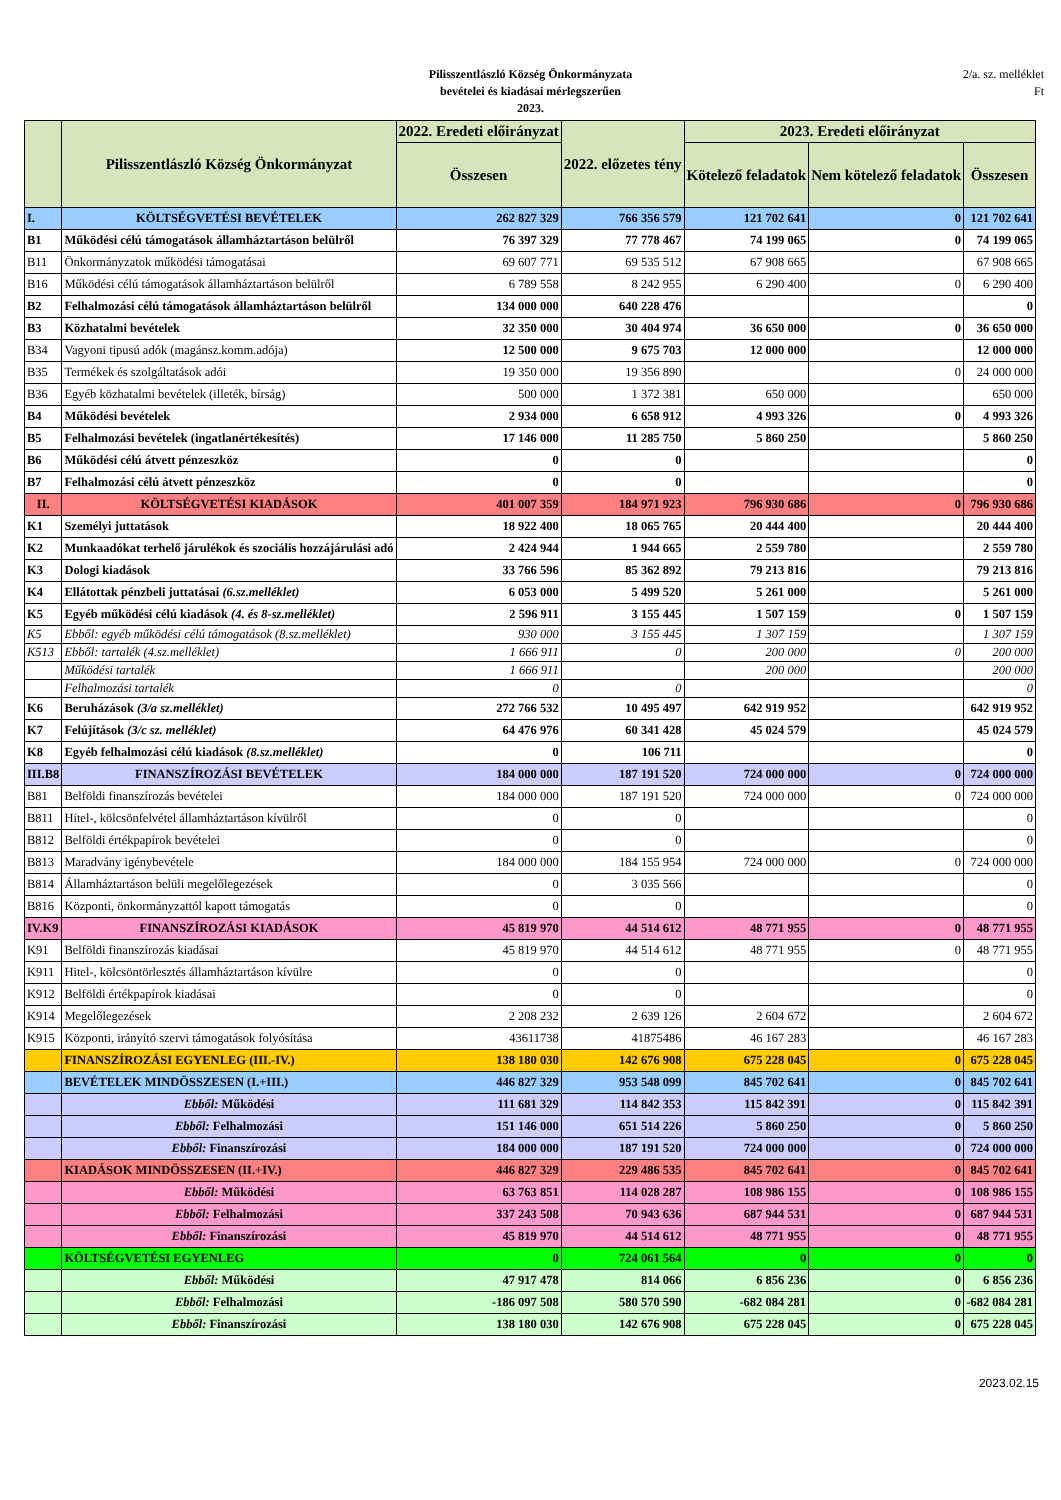Pilisszentlászló Község Önkormányzata
bevételei és kiadásai mérlegszerűen
2023.
2/a. sz. melléklet
Ft
| | Pilisszentlászló Község Önkormányzat | 2022. Eredeti előirányzat | 2022. előzetes tény | 2023. Eredeti előirányzat | | |
| --- | --- | --- | --- | --- | --- | --- |
| | | Összesen | | Kötelező feladatok | Nem kötelező feladatok | Összesen |
| I. | KÖLTSÉGVETÉSI BEVÉTELEK | 262 827 329 | 766 356 579 | 121 702 641 | 0 | 121 702 641 |
| B1 | Működési célú támogatások államháztartáson belülről | 76 397 329 | 77 778 467 | 74 199 065 | 0 | 74 199 065 |
| B11 | Önkormányzatok működési támogatásai | 69 607 771 | 69 535 512 | 67 908 665 | | 67 908 665 |
| B16 | Működési célú támogatások államháztartáson belülről | 6 789 558 | 8 242 955 | 6 290 400 | 0 | 6 290 400 |
| B2 | Felhalmozási célú támogatások államháztartáson belülről | 134 000 000 | 640 228 476 | | | 0 |
| B3 | Közhatalmi bevételek | 32 350 000 | 30 404 974 | 36 650 000 | 0 | 36 650 000 |
| B34 | Vagyoni tipusú adók (magánsz.komm.adója) | 12 500 000 | 9 675 703 | 12 000 000 | | 12 000 000 |
| B35 | Termékek és szolgáltatások adói | 19 350 000 | 19 356 890 | | 0 | 24 000 000 |
| B36 | Egyéb közhatalmi bevételek (illeték, bírság) | 500 000 | 1 372 381 | 650 000 | | 650 000 |
| B4 | Működési bevételek | 2 934 000 | 6 658 912 | 4 993 326 | 0 | 4 993 326 |
| B5 | Felhalmozási bevételek (ingatlanértékesítés) | 17 146 000 | 11 285 750 | 5 860 250 | | 5 860 250 |
| B6 | Működési célú átvett pénzeszköz | 0 | 0 | | | 0 |
| B7 | Felhalmozási célú átvett pénzeszköz | 0 | 0 | | | 0 |
| II. | KÖLTSÉGVETÉSI KIADÁSOK | 401 007 359 | 184 971 923 | 796 930 686 | 0 | 796 930 686 |
| K1 | Személyi juttatások | 18 922 400 | 18 065 765 | 20 444 400 | | 20 444 400 |
| K2 | Munkaadókat terhelő járulékok és szociális hozzájárulási adó | 2 424 944 | 1 944 665 | 2 559 780 | | 2 559 780 |
| K3 | Dologi kiadások | 33 766 596 | 85 362 892 | 79 213 816 | | 79 213 816 |
| K4 | Ellátottak pénzbeli juttatásai (6.sz.melléklet) | 6 053 000 | 5 499 520 | 5 261 000 | | 5 261 000 |
| K5 | Egyéb működési célú kiadások (4. és 8-sz.melléklet) | 2 596 911 | 3 155 445 | 1 507 159 | 0 | 1 507 159 |
| K5 | Ebből: egyéb működési célú támogatások (8.sz.melléklet) | 930 000 | 3 155 445 | 1 307 159 | | 1 307 159 |
| K513 | Ebből: tartalék (4.sz.melléklet) | 1 666 911 | 0 | 200 000 | 0 | 200 000 |
| | Működési tartalék | 1 666 911 | | 200 000 | | 200 000 |
| | Felhalmozási tartalék | 0 | 0 | | | 0 |
| K6 | Beruházások (3/a sz.melléklet) | 272 766 532 | 10 495 497 | 642 919 952 | | 642 919 952 |
| K7 | Felújítások (3/c sz. melléklet) | 64 476 976 | 60 341 428 | 45 024 579 | | 45 024 579 |
| K8 | Egyéb felhalmozási célú kiadások (8.sz.melléklet) | 0 | 106 711 | | | 0 |
| III.B8 | FINANSZÍROZÁSI BEVÉTELEK | 184 000 000 | 187 191 520 | 724 000 000 | 0 | 724 000 000 |
| B81 | Belföldi finanszírozás bevételei | 184 000 000 | 187 191 520 | 724 000 000 | 0 | 724 000 000 |
| B811 | Hitel-, kölcsönfelvétel államháztartáson kívülről | 0 | 0 | | | 0 |
| B812 | Belföldi értékpapírok bevételei | 0 | 0 | | | 0 |
| B813 | Maradvány igénybevétele | 184 000 000 | 184 155 954 | 724 000 000 | 0 | 724 000 000 |
| B814 | Államháztartáson belüli megelőlegezések | 0 | 3 035 566 | | | 0 |
| B816 | Központi, önkormányzattól kapott támogatás | 0 | 0 | | | 0 |
| IV.K9 | FINANSZÍROZÁSI KIADÁSOK | 45 819 970 | 44 514 612 | 48 771 955 | 0 | 48 771 955 |
| K91 | Belföldi finanszírozás kiadásai | 45 819 970 | 44 514 612 | 48 771 955 | 0 | 48 771 955 |
| K911 | Hitel-, kölcsöntörlesztés államháztartáson kívülre | 0 | 0 | | | 0 |
| K912 | Belföldi értékpapírok kiadásai | 0 | 0 | | | 0 |
| K914 | Megelőlegezések | 2 208 232 | 2 639 126 | 2 604 672 | | 2 604 672 |
| K915 | Központi, irányító szervi támogatások folyósítása | 43611738 | 41875486 | 46 167 283 | | 46 167 283 |
| | FINANSZÍROZÁSI EGYENLEG (III.-IV.) | 138 180 030 | 142 676 908 | 675 228 045 | 0 | 675 228 045 |
| | BEVÉTELEK MINDÖSSZESEN (I.+III.) | 446 827 329 | 953 548 099 | 845 702 641 | 0 | 845 702 641 |
| | Ebből: Működési | 111 681 329 | 114 842 353 | 115 842 391 | 0 | 115 842 391 |
| | Ebből: Felhalmozási | 151 146 000 | 651 514 226 | 5 860 250 | 0 | 5 860 250 |
| | Ebből: Finanszírozási | 184 000 000 | 187 191 520 | 724 000 000 | 0 | 724 000 000 |
| | KIADÁSOK MINDÖSSZESEN (II.+IV.) | 446 827 329 | 229 486 535 | 845 702 641 | 0 | 845 702 641 |
| | Ebből: Működési | 63 763 851 | 114 028 287 | 108 986 155 | 0 | 108 986 155 |
| | Ebből: Felhalmozási | 337 243 508 | 70 943 636 | 687 944 531 | 0 | 687 944 531 |
| | Ebből: Finanszírozási | 45 819 970 | 44 514 612 | 48 771 955 | 0 | 48 771 955 |
| | KÖLTSÉGVETÉSI EGYENLEG | 0 | 724 061 564 | 0 | 0 | 0 |
| | Ebből: Működési | 47 917 478 | 814 066 | 6 856 236 | 0 | 6 856 236 |
| | Ebből: Felhalmozási | -186 097 508 | 580 570 590 | -682 084 281 | 0 | -682 084 281 |
| | Ebből: Finanszírozási | 138 180 030 | 142 676 908 | 675 228 045 | 0 | 675 228 045 |
2023.02.15